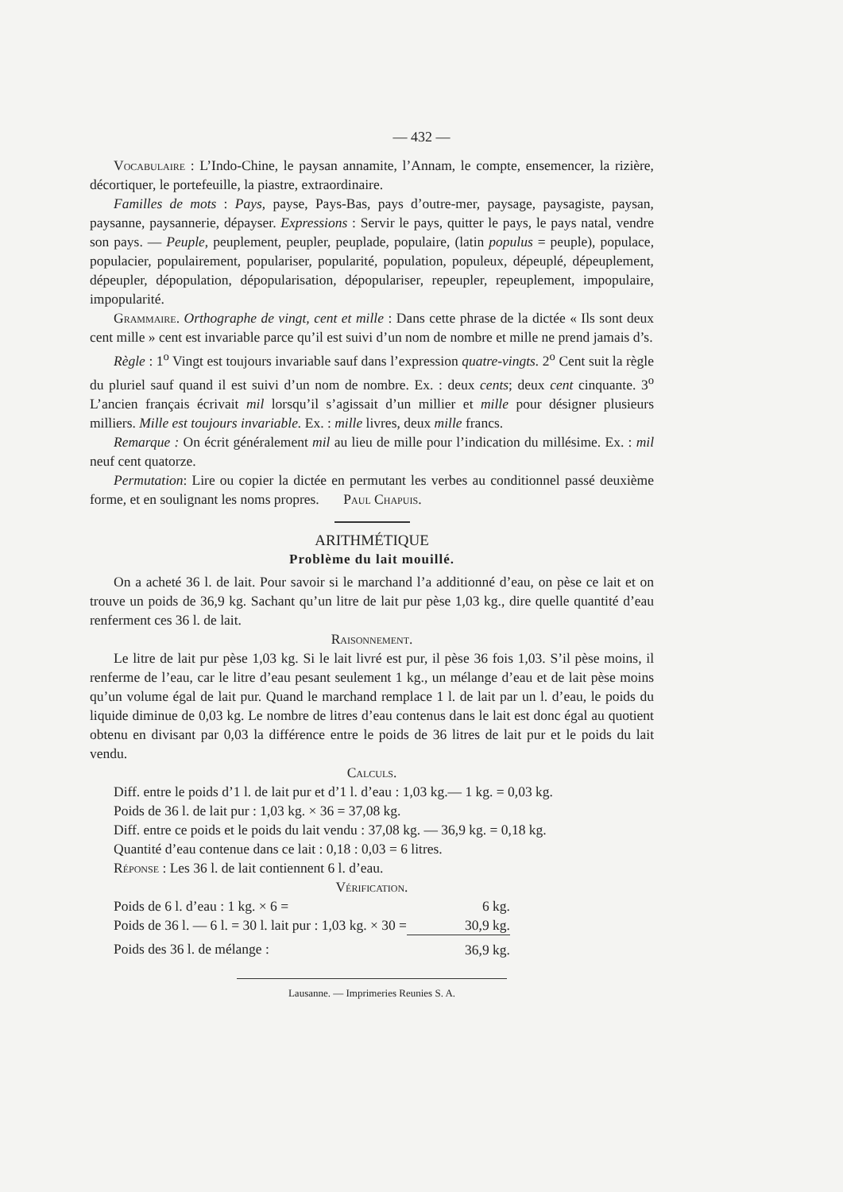— 432 —
Vocabulaire : L’Indo-Chine, le paysan annamite, l’Annam, le compte, ensemencer, la rizière, décortiquer, le portefeuille, la piastre, extraordinaire.
Familles de mots : Pays, payse, Pays-Bas, pays d’outre-mer, paysage, paysagiste, paysan, paysanne, paysannerie, dépayser. Expressions : Servir le pays, quitter le pays, le pays natal, vendre son pays. — Peuple, peuplement, peupler, peuplade, populaire, (latin populus = peuple), populace, populacier, populairement, populariser, popularité, population, populeux, dépeuplé, dépeuplement, dépeupler, dépopulation, dépopularisation, dépopulariser, repeupler, repeuplement, impopulaire, impopularité.
Grammaire. Orthographe de vingt, cent et mille : Dans cette phrase de la dictée « Ils sont deux cent mille » cent est invariable parce qu’il est suivi d’un nom de nombre et mille ne prend jamais d’s.
Règle : 1<sup>o</sup> Vingt est toujours invariable sauf dans l’expression quatre-vingts. 2<sup>o</sup> Cent suit la règle du pluriel sauf quand il est suivi d’un nom de nombre. Ex. : deux cents; deux cent cinquante. 3<sup>o</sup> L’ancien français écrivait mil lorsqu’il s’agissait d’un millier et mille pour désigner plusieurs milliers. Mille est toujours invariable. Ex. : mille livres, deux mille francs.
Remarque : On écrit généralement mil au lieu de mille pour l’indication du millésime. Ex. : mil neuf cent quatorze.
Permutation: Lire ou copier la dictée en permutant les verbes au conditionnel passé deuxième forme, et en soulignant les noms propres. Paul Chapuis.
ARITHMÉTIQUE
Problème du lait mouillé.
On a acheté 36 l. de lait. Pour savoir si le marchand l’a additionné d’eau, on pèse ce lait et on trouve un poids de 36,9 kg. Sachant qu’un litre de lait pur pèse 1,03 kg., dire quelle quantité d’eau renferment ces 36 l. de lait.
Raisonnement.
Le litre de lait pur pèse 1,03 kg. Si le lait livré est pur, il pèse 36 fois 1,03. S’il pèse moins, il renferme de l’eau, car le litre d’eau pesant seulement 1 kg., un mélange d’eau et de lait pèse moins qu’un volume égal de lait pur. Quand le marchand remplace 1 l. de lait par un l. d’eau, le poids du liquide diminue de 0,03 kg. Le nombre de litres d’eau contenus dans le lait est donc égal au quotient obtenu en divisant par 0,03 la différence entre le poids de 36 litres de lait pur et le poids du lait vendu.
Calculs.
Diff. entre le poids d’1 l. de lait pur et d’1 l. d’eau : 1,03 kg.— 1 kg. = 0,03 kg.
Poids de 36 l. de lait pur : 1,03 kg. × 36 = 37,08 kg.
Diff. entre ce poids et le poids du lait vendu : 37,08 kg. — 36,9 kg. = 0,18 kg.
Quantité d’eau contenue dans ce lait : 0,18 : 0,03 = 6 litres.
Réponse : Les 36 l. de lait contiennent 6 l. d’eau.
Vérification.
| Poids de 6 l. d’eau : 1 kg. × 6 = | 6 kg. |
| Poids de 36 l. — 6 l. = 30 l. lait pur : 1,03 kg. × 30 = | 30,9 kg. |
| Poids des 36 l. de mélange : | 36,9 kg. |
Lausanne. — Imprimeries Reunies S. A.